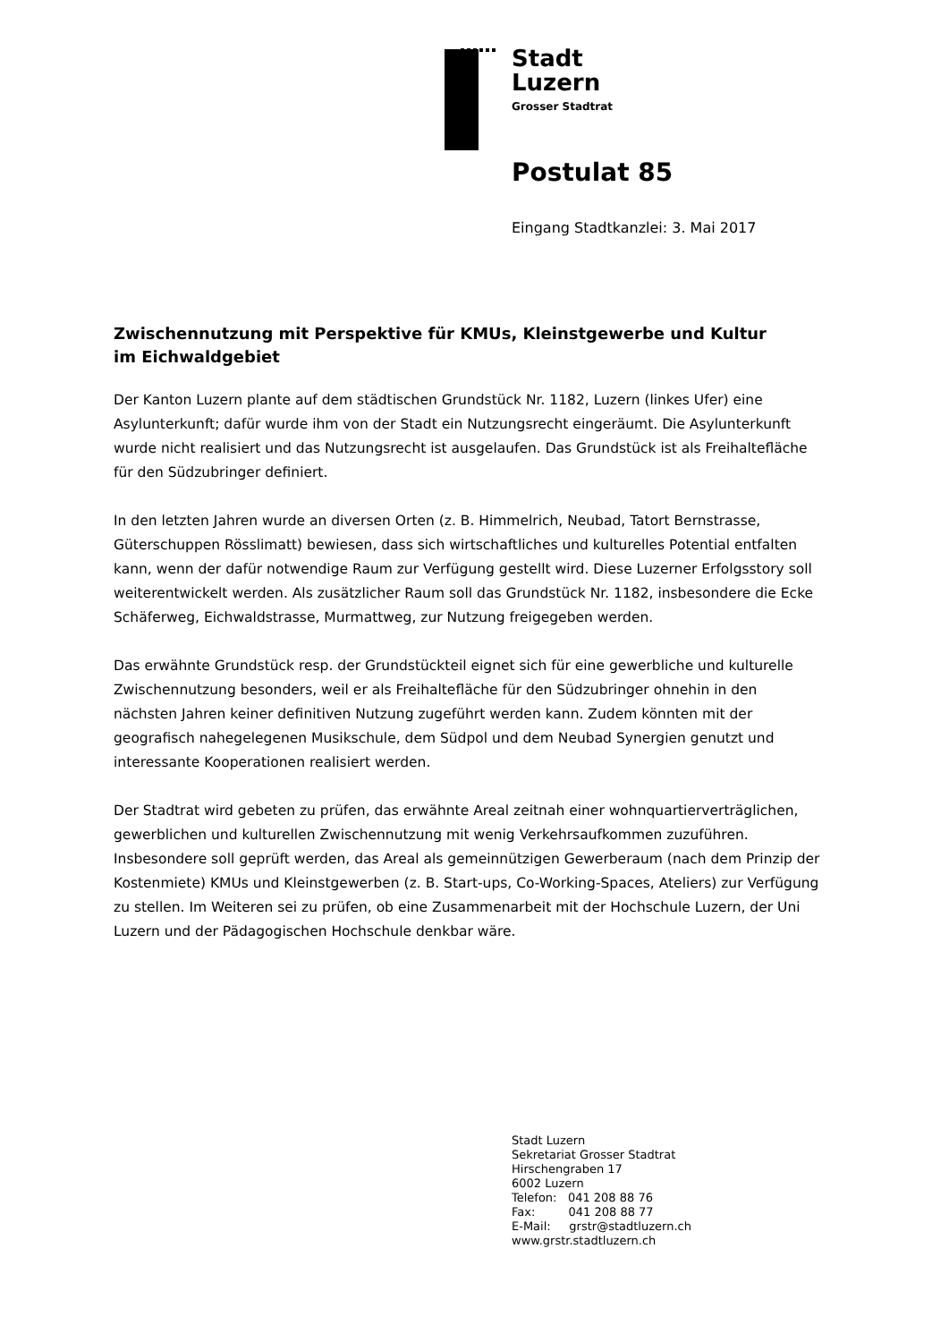Stadt
Luzern
Grosser Stadtrat
Postulat 85
Eingang Stadtkanzlei: 3. Mai 2017
Zwischennutzung mit Perspektive für KMUs, Kleinstgewerbe und Kultur
im Eichwaldgebiet
Der Kanton Luzern plante auf dem städtischen Grundstück Nr. 1182, Luzern (linkes Ufer) eine Asylunterkunft; dafür wurde ihm von der Stadt ein Nutzungsrecht eingeräumt. Die Asylunterkunft wurde nicht realisiert und das Nutzungsrecht ist ausgelaufen. Das Grundstück ist als Freihaltefläche für den Südzubringer definiert.
In den letzten Jahren wurde an diversen Orten (z. B. Himmelrich, Neubad, Tatort Bernstrasse, Güterschuppen Rösslimatt) bewiesen, dass sich wirtschaftliches und kulturelles Potential entfalten kann, wenn der dafür notwendige Raum zur Verfügung gestellt wird. Diese Luzerner Erfolgsstory soll weiterentwickelt werden. Als zusätzlicher Raum soll das Grundstück Nr. 1182, insbesondere die Ecke Schäferweg, Eichwaldstrasse, Murmattweg, zur Nutzung freigegeben werden.
Das erwähnte Grundstück resp. der Grundstückteil eignet sich für eine gewerbliche und kulturelle Zwischennutzung besonders, weil er als Freihaltefläche für den Südzubringer ohnehin in den nächsten Jahren keiner definitiven Nutzung zugeführt werden kann. Zudem könnten mit der geografisch nahegelegenen Musikschule, dem Südpol und dem Neubad Synergien genutzt und interessante Kooperationen realisiert werden.
Der Stadtrat wird gebeten zu prüfen, das erwähnte Areal zeitnah einer wohnquartierverträglichen, gewerblichen und kulturellen Zwischennutzung mit wenig Verkehrsaufkommen zuzuführen. Insbesondere soll geprüft werden, das Areal als gemeinnützigen Gewerberaum (nach dem Prinzip der Kostenmiete) KMUs und Kleinstgewerben (z. B. Start-ups, Co-Working-Spaces, Ateliers) zur Verfügung zu stellen. Im Weiteren sei zu prüfen, ob eine Zusammenarbeit mit der Hochschule Luzern, der Uni Luzern und der Pädagogischen Hochschule denkbar wäre.
Stadt Luzern
Sekretariat Grosser Stadtrat
Hirschengraben 17
6002 Luzern
Telefon: 041 208 88 76
Fax: 041 208 88 77
E-Mail: grstr@stadtluzern.ch
www.grstr.stadtluzern.ch